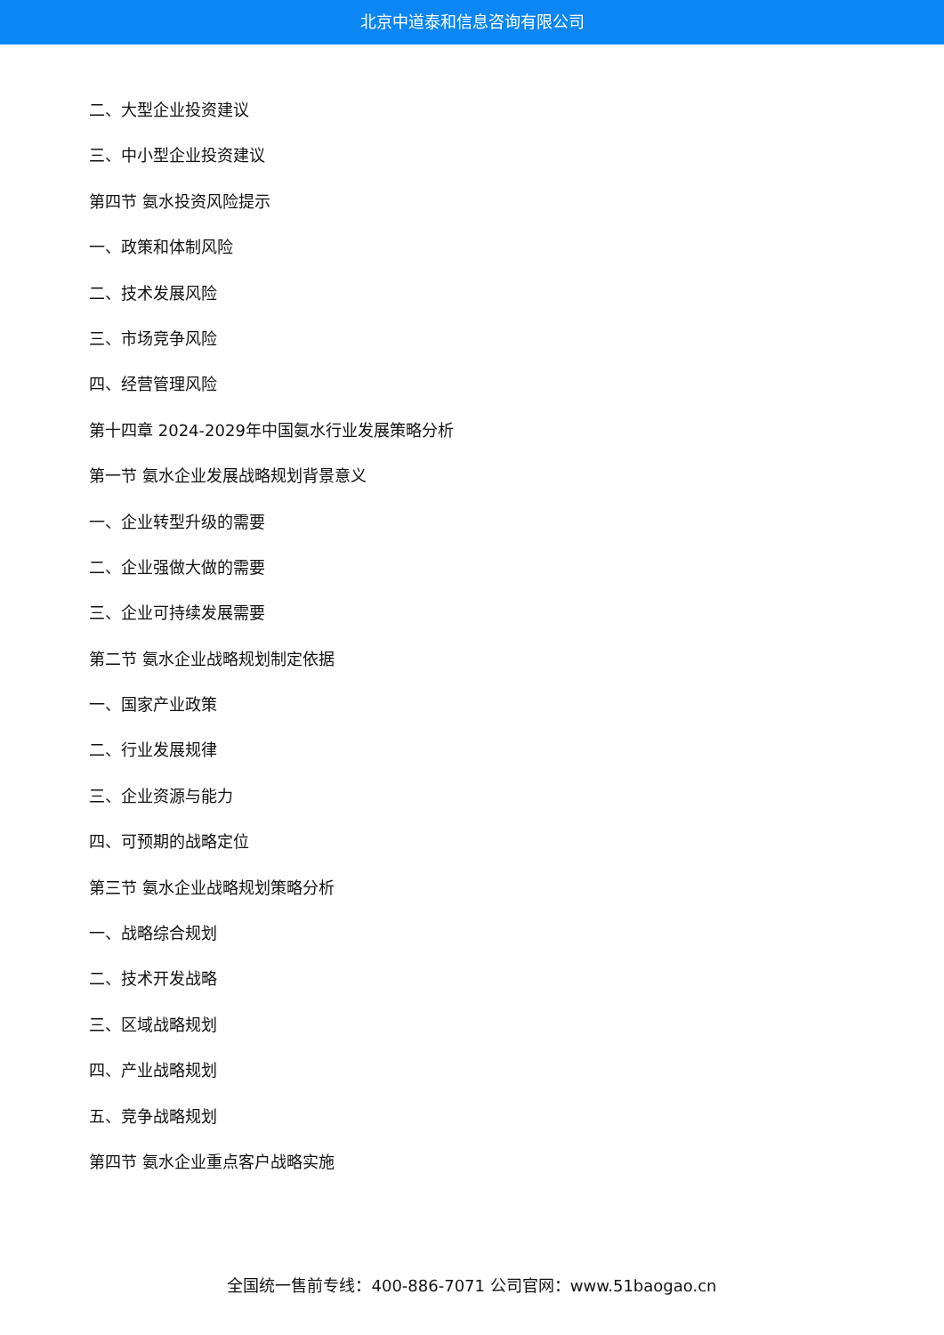北京中道泰和信息咨询有限公司
二、大型企业投资建议
三、中小型企业投资建议
第四节 氨水投资风险提示
一、政策和体制风险
二、技术发展风险
三、市场竞争风险
四、经营管理风险
第十四章 2024-2029年中国氨水行业发展策略分析
第一节 氨水企业发展战略规划背景意义
一、企业转型升级的需要
二、企业强做大做的需要
三、企业可持续发展需要
第二节 氨水企业战略规划制定依据
一、国家产业政策
二、行业发展规律
三、企业资源与能力
四、可预期的战略定位
第三节 氨水企业战略规划策略分析
一、战略综合规划
二、技术开发战略
三、区域战略规划
四、产业战略规划
五、竞争战略规划
第四节 氨水企业重点客户战略实施
全国统一售前专线：400-886-7071 公司官网：www.51baogao.cn